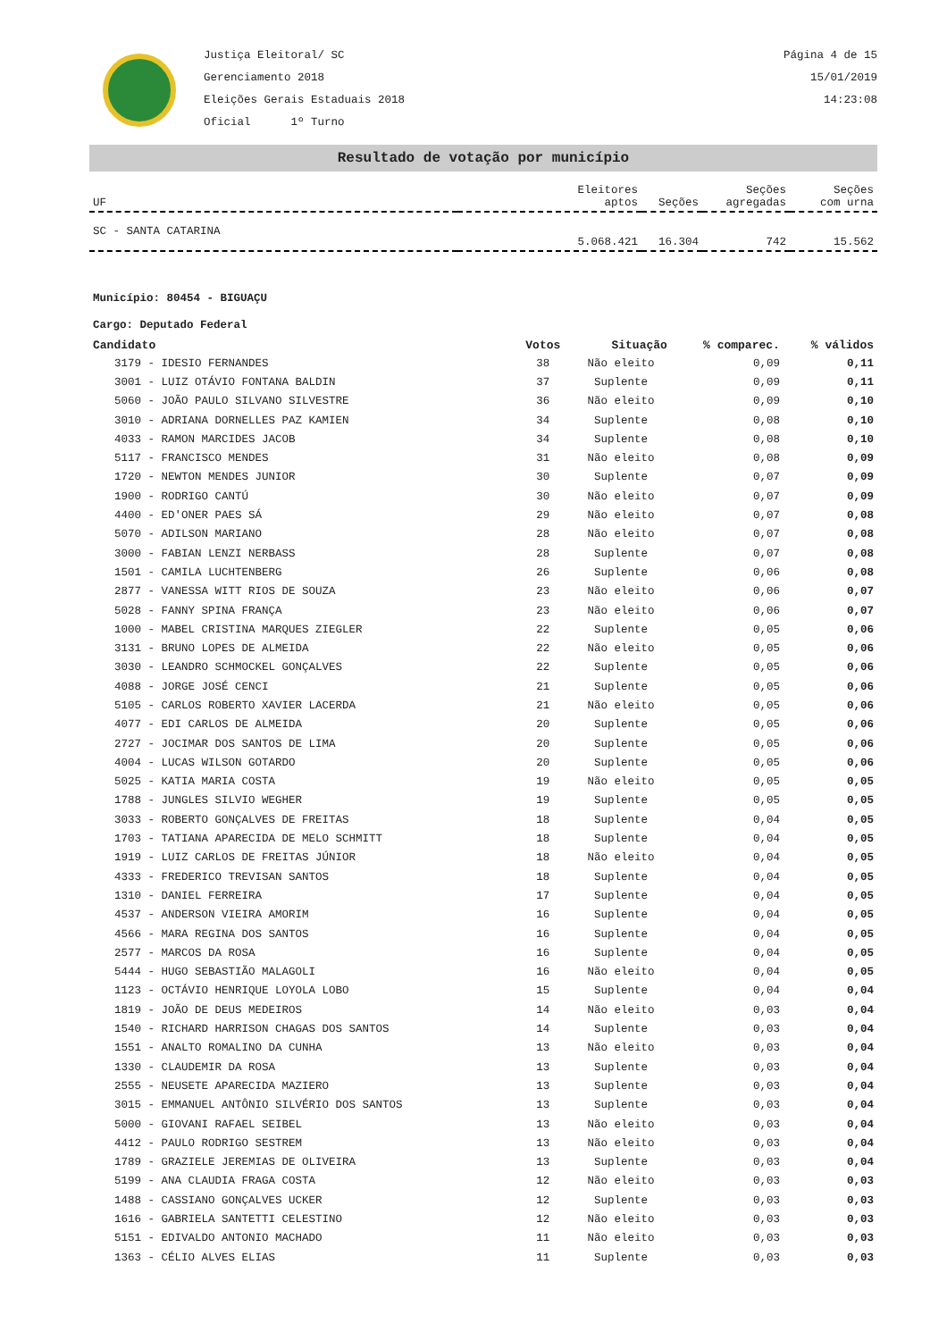Justiça Eleitoral/ SC
Gerenciamento 2018
Eleições Gerais Estaduais 2018
Oficial 1º Turno
Página 4 de 15
15/01/2019
14:23:08
Resultado de votação por município
| UF | Eleitores aptos | Seções | Seções agregadas | Seções com urna |
| --- | --- | --- | --- | --- |
| SC - SANTA CATARINA | 5.068.421 | 16.304 | 742 | 15.562 |
Município: 80454 - BIGUAÇU
Cargo: Deputado Federal
| Candidato | Votos | Situação | % comparec. | % válidos |
| --- | --- | --- | --- | --- |
| 3179 - IDESIO FERNANDES | 38 | Não eleito | 0,09 | 0,11 |
| 3001 - LUIZ OTÁVIO FONTANA BALDIN | 37 | Suplente | 0,09 | 0,11 |
| 5060 - JOÃO PAULO SILVANO SILVESTRE | 36 | Não eleito | 0,09 | 0,10 |
| 3010 - ADRIANA DORNELLES PAZ KAMIEN | 34 | Suplente | 0,08 | 0,10 |
| 4033 - RAMON MARCIDES JACOB | 34 | Suplente | 0,08 | 0,10 |
| 5117 - FRANCISCO MENDES | 31 | Não eleito | 0,08 | 0,09 |
| 1720 - NEWTON MENDES JUNIOR | 30 | Suplente | 0,07 | 0,09 |
| 1900 - RODRIGO CANTÚ | 30 | Não eleito | 0,07 | 0,09 |
| 4400 - ED'ONER PAES SÁ | 29 | Não eleito | 0,07 | 0,08 |
| 5070 - ADILSON MARIANO | 28 | Não eleito | 0,07 | 0,08 |
| 3000 - FABIAN LENZI NERBASS | 28 | Suplente | 0,07 | 0,08 |
| 1501 - CAMILA LUCHTENBERG | 26 | Suplente | 0,06 | 0,08 |
| 2877 - VANESSA WITT RIOS DE SOUZA | 23 | Não eleito | 0,06 | 0,07 |
| 5028 - FANNY SPINA FRANÇA | 23 | Não eleito | 0,06 | 0,07 |
| 1000 - MABEL CRISTINA MARQUES ZIEGLER | 22 | Suplente | 0,05 | 0,06 |
| 3131 - BRUNO LOPES DE ALMEIDA | 22 | Não eleito | 0,05 | 0,06 |
| 3030 - LEANDRO SCHMOCKEL GONÇALVES | 22 | Suplente | 0,05 | 0,06 |
| 4088 - JORGE JOSÉ CENCI | 21 | Suplente | 0,05 | 0,06 |
| 5105 - CARLOS ROBERTO XAVIER LACERDA | 21 | Não eleito | 0,05 | 0,06 |
| 4077 - EDI CARLOS DE ALMEIDA | 20 | Suplente | 0,05 | 0,06 |
| 2727 - JOCIMAR DOS SANTOS DE LIMA | 20 | Suplente | 0,05 | 0,06 |
| 4004 - LUCAS WILSON GOTARDO | 20 | Suplente | 0,05 | 0,06 |
| 5025 - KATIA MARIA COSTA | 19 | Não eleito | 0,05 | 0,05 |
| 1788 - JUNGLES SILVIO WEGHER | 19 | Suplente | 0,05 | 0,05 |
| 3033 - ROBERTO GONÇALVES DE FREITAS | 18 | Suplente | 0,04 | 0,05 |
| 1703 - TATIANA APARECIDA DE MELO SCHMITT | 18 | Suplente | 0,04 | 0,05 |
| 1919 - LUIZ CARLOS DE FREITAS JÚNIOR | 18 | Não eleito | 0,04 | 0,05 |
| 4333 - FREDERICO TREVISAN SANTOS | 18 | Suplente | 0,04 | 0,05 |
| 1310 - DANIEL FERREIRA | 17 | Suplente | 0,04 | 0,05 |
| 4537 - ANDERSON VIEIRA AMORIM | 16 | Suplente | 0,04 | 0,05 |
| 4566 - MARA REGINA DOS SANTOS | 16 | Suplente | 0,04 | 0,05 |
| 2577 - MARCOS DA ROSA | 16 | Suplente | 0,04 | 0,05 |
| 5444 - HUGO SEBASTIÃO MALAGOLI | 16 | Não eleito | 0,04 | 0,05 |
| 1123 - OCTÁVIO HENRIQUE LOYOLA LOBO | 15 | Suplente | 0,04 | 0,04 |
| 1819 - JOÃO DE DEUS MEDEIROS | 14 | Não eleito | 0,03 | 0,04 |
| 1540 - RICHARD HARRISON CHAGAS DOS SANTOS | 14 | Suplente | 0,03 | 0,04 |
| 1551 - ANALTO ROMALINO DA CUNHA | 13 | Não eleito | 0,03 | 0,04 |
| 1330 - CLAUDEMIR DA ROSA | 13 | Suplente | 0,03 | 0,04 |
| 2555 - NEUSETE APARECIDA MAZIERO | 13 | Suplente | 0,03 | 0,04 |
| 3015 - EMMANUEL ANTÔNIO SILVÉRIO DOS SANTOS | 13 | Suplente | 0,03 | 0,04 |
| 5000 - GIOVANI RAFAEL SEIBEL | 13 | Não eleito | 0,03 | 0,04 |
| 4412 - PAULO RODRIGO SESTREM | 13 | Não eleito | 0,03 | 0,04 |
| 1789 - GRAZIELE JEREMIAS DE OLIVEIRA | 13 | Suplente | 0,03 | 0,04 |
| 5199 - ANA CLAUDIA FRAGA COSTA | 12 | Não eleito | 0,03 | 0,03 |
| 1488 - CASSIANO GONÇALVES UCKER | 12 | Suplente | 0,03 | 0,03 |
| 1616 - GABRIELA SANTETTI CELESTINO | 12 | Não eleito | 0,03 | 0,03 |
| 5151 - EDIVALDO ANTONIO MACHADO | 11 | Não eleito | 0,03 | 0,03 |
| 1363 - CÉLIO ALVES ELIAS | 11 | Suplente | 0,03 | 0,03 |